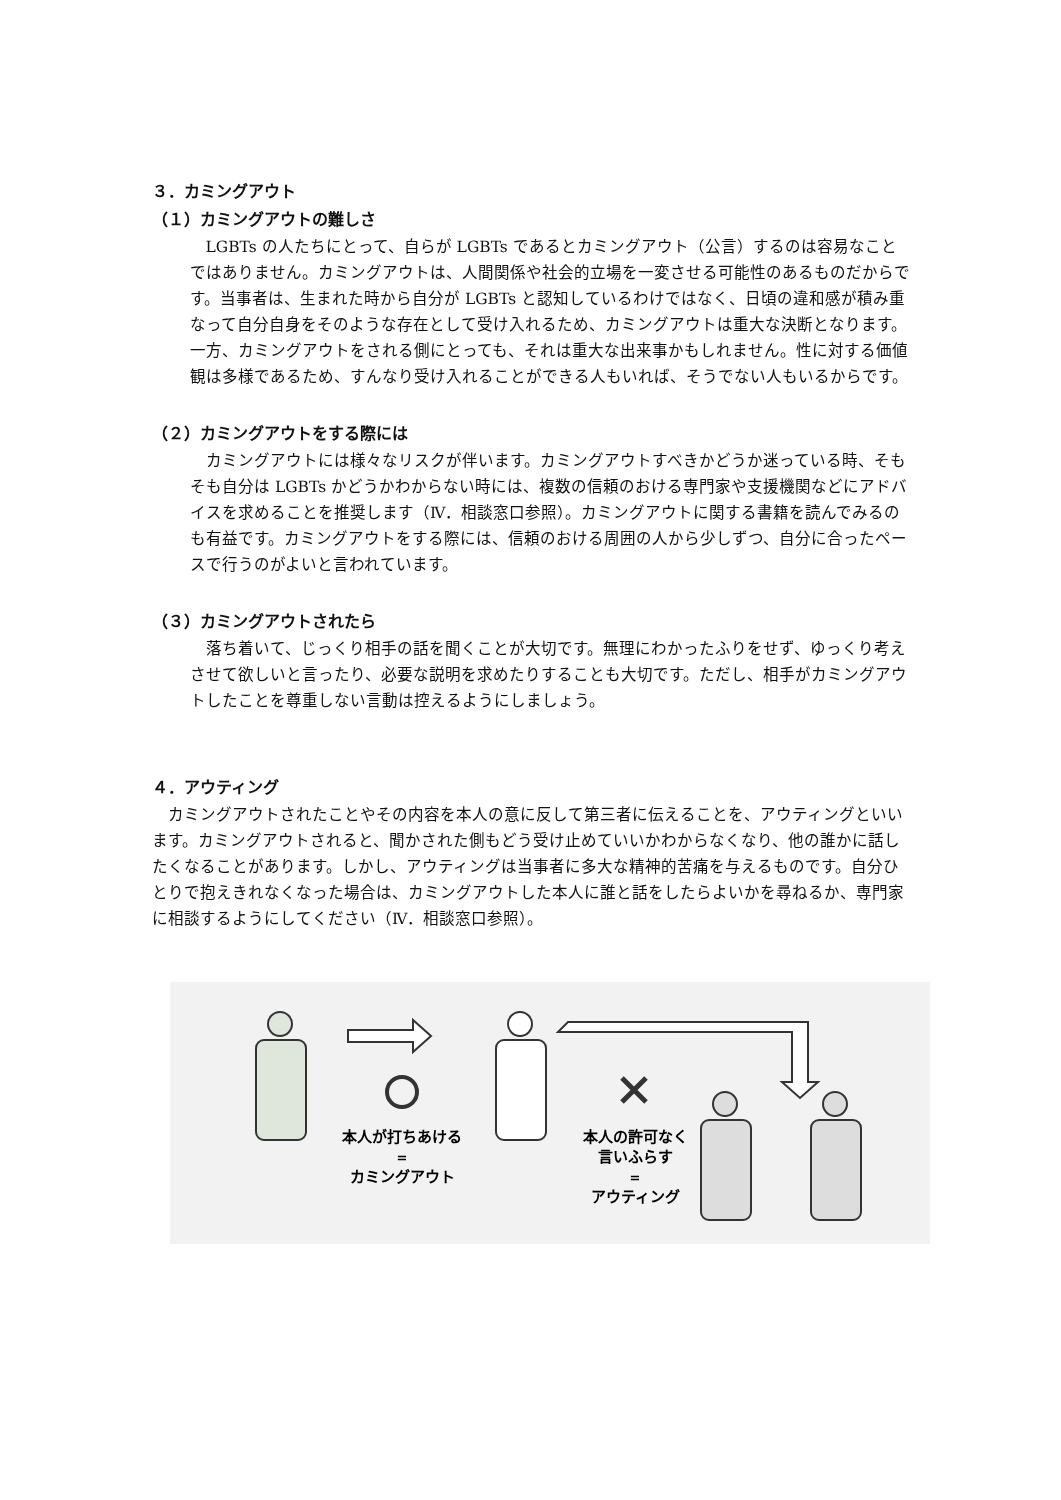３．カミングアウト
（１）カミングアウトの難しさ
LGBTs の人たちにとって、自らが LGBTs であるとカミングアウト（公言）するのは容易なことではありません。カミングアウトは、人間関係や社会的立場を一変させる可能性のあるものだからです。当事者は、生まれた時から自分が LGBTs と認知しているわけではなく、日頃の違和感が積み重なって自分自身をそのような存在として受け入れるため、カミングアウトは重大な決断となります。一方、カミングアウトをされる側にとっても、それは重大な出来事かもしれません。性に対する価値観は多様であるため、すんなり受け入れることができる人もいれば、そうでない人もいるからです。
（２）カミングアウトをする際には
カミングアウトには様々なリスクが伴います。カミングアウトすべきかどうか迷っている時、そもそも自分は LGBTs かどうかわからない時には、複数の信頼のおける専門家や支援機関などにアドバイスを求めることを推奨します（Ⅳ．相談窓口参照）。カミングアウトに関する書籍を読んでみるのも有益です。カミングアウトをする際には、信頼のおける周囲の人から少しずつ、自分に合ったペースで行うのがよいと言われています。
（３）カミングアウトされたら
落ち着いて、じっくり相手の話を聞くことが大切です。無理にわかったふりをせず、ゆっくり考えさせて欲しいと言ったり、必要な説明を求めたりすることも大切です。ただし、相手がカミングアウトしたことを尊重しない言動は控えるようにしましょう。
４．アウティング
カミングアウトされたことやその内容を本人の意に反して第三者に伝えることを、アウティングといいます。カミングアウトされると、聞かされた側もどう受け止めていいかわからなくなり、他の誰かに話したくなることがあります。しかし、アウティングは当事者に多大な精神的苦痛を与えるものです。自分ひとりで抱えきれなくなった場合は、カミングアウトした本人に誰と話をしたらよいかを尋ねるか、専門家に相談するようにしてください（Ⅳ．相談窓口参照）。
本人が打ちあける
=
カミングアウト
本人の許可なく
言いふらす
=
アウティング